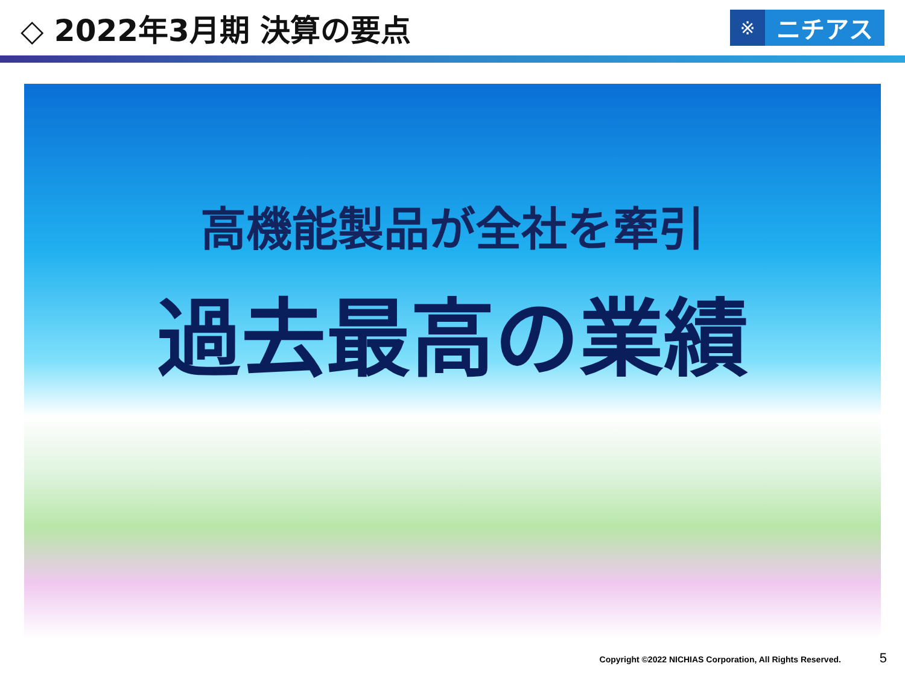◇ 2022年3月期 決算の要点
※
ニチアス
高機能製品が全社を牽引
過去最高の業績
Copyright ©2022 NICHIAS Corporation, All Rights Reserved. 5